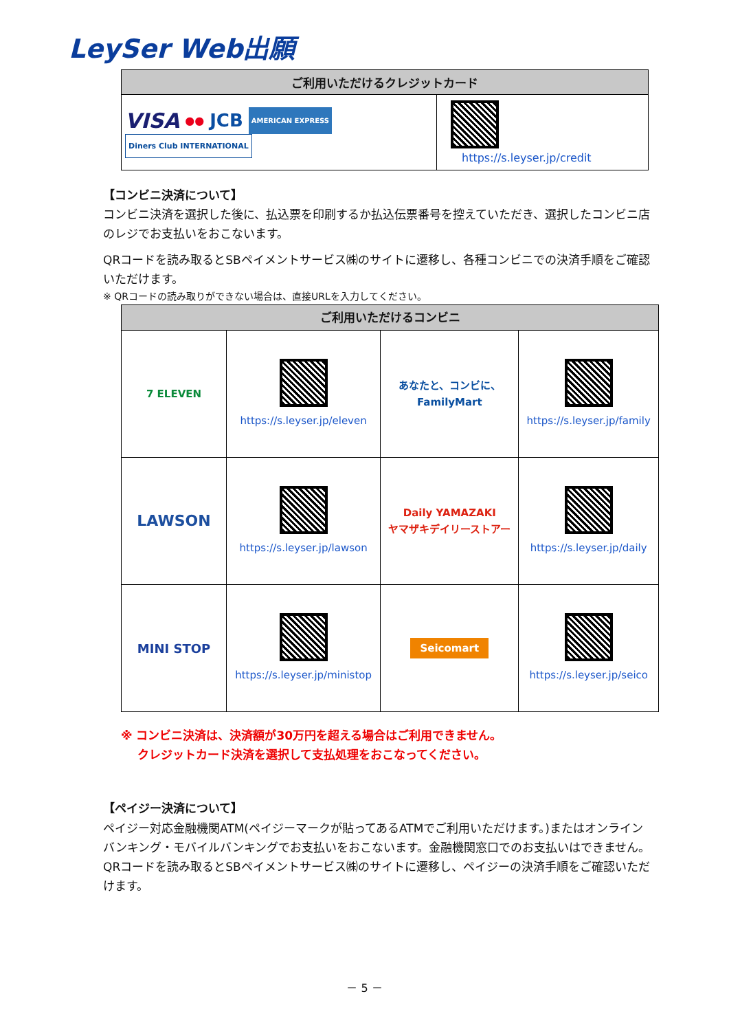LeySer Web出願
| ご利用いただけるクレジットカード | |
| --- | --- |
| VISA ●● JCB AMERICAN EXPRESS Diners Club INTERNATIONAL | https://s.leyser.jp/credit |
【コンビニ決済について】
コンビニ決済を選択した後に、払込票を印刷するか払込伝票番号を控えていただき、選択したコンビニ店のレジでお支払いをおこないます。
QRコードを読み取るとSBペイメントサービス㈱のサイトに遷移し、各種コンビニでの決済手順をご確認いただけます。
※ QRコードの読み取りができない場合は、直接URLを入力してください。
| ご利用いただけるコンビニ | | | |
| --- | --- | --- | --- |
| 7 ELEVEN | https://s.leyser.jp/eleven | あなたと、コンビに、 FamilyMart | https://s.leyser.jp/family |
| LAWSON | https://s.leyser.jp/lawson | Daily YAMAZAKI ヤマザキデイリーストアー | https://s.leyser.jp/daily |
| MINI STOP | https://s.leyser.jp/ministop | Seicomart | https://s.leyser.jp/seico |
※ コンビニ決済は、決済額が30万円を超える場合はご利用できません。
クレジットカード決済を選択して支払処理をおこなってください。
【ペイジー決済について】
ペイジー対応金融機関ATM(ペイジーマークが貼ってあるATMでご利用いただけます。)またはオンラインバンキング・モバイルバンキングでお支払いをおこないます。金融機関窓口でのお支払いはできません。
QRコードを読み取るとSBペイメントサービス㈱のサイトに遷移し、ペイジーの決済手順をご確認いただけます。
－ 5 －